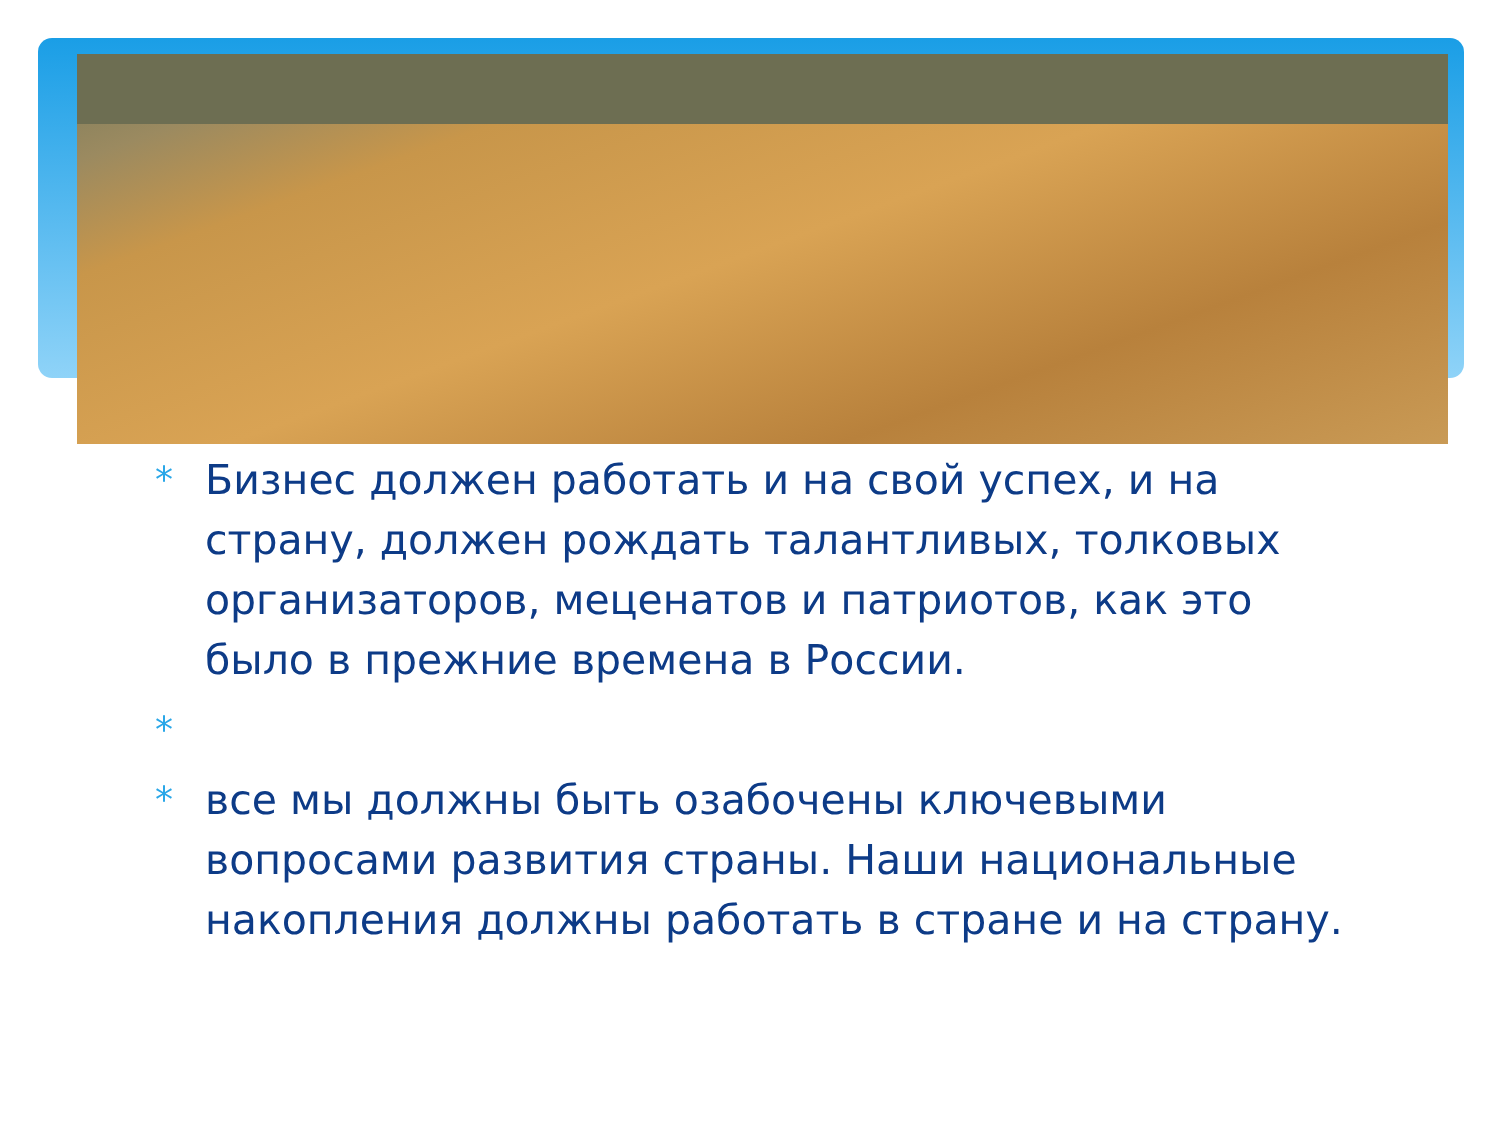* Бизнес должен работать и на свой успех, и на страну, должен рождать талантливых, толковых организаторов, меценатов и патриотов, как это было в прежние времена в России.
*
* все мы должны быть озабочены ключевыми вопросами развития страны. Наши национальные накопления должны работать в стране и на страну.